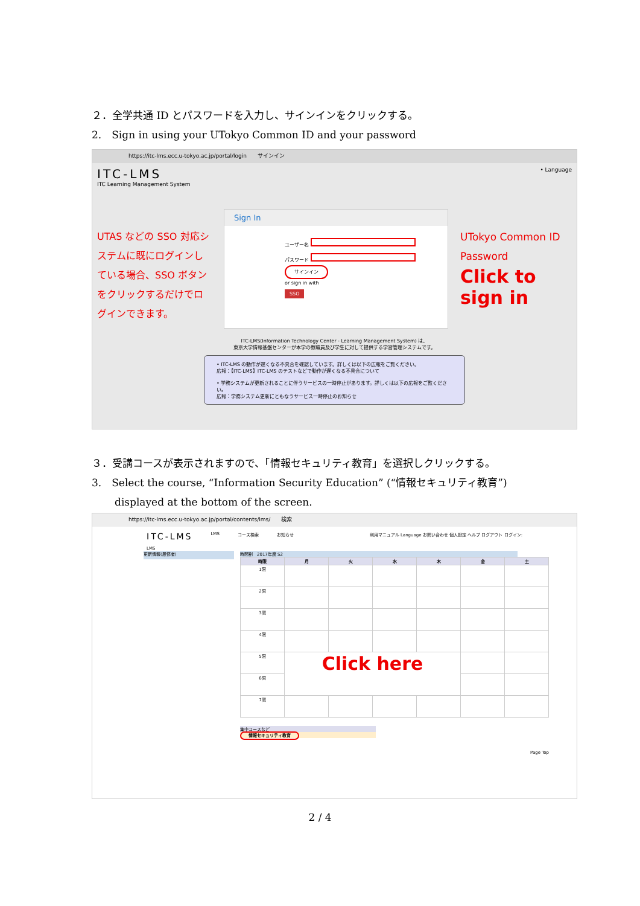２．全学共通 ID とパスワードを入力し、サインインをクリックする。
2.　Sign in using your UTokyo Common ID and your password
https://itc-lms.ecc.u-tokyo.ac.jp/portal/login　　サインイン
ITC-LMS
ITC Learning Management System
• Language
UTAS などの SSO 対応システムに既にログインしている場合、SSO ボタンをクリックするだけでログインできます。
Sign In
ユーザー名
パスワード
サインイン
or sign in with
SSO
UTokyo Common ID
Password
Click to
sign in
ITC-LMS(Information Technology Center - Learning Management System) は、
東京大学情報基盤センターが本学の教職員及び学生に対して提供する学習管理システムです。
• ITC-LMS の動作が遅くなる不具合を確認しています。詳しくは以下の広報をご覧ください。
広報：【ITC-LMS】ITC-LMS のテストなどで動作が遅くなる不具合について
• 学務システムが更新されることに伴うサービスの一時停止があります。詳しくは以下の広報をご覧ください。
広報：学務システム更新にともなうサービス一時停止のお知らせ
３．受講コースが表示されますので、「情報セキュリティ教育」を選択しクリックする。
3.　Select the course, “Information Security Education” (“情報セキュリティ教育”)
displayed at the bottom of the screen.
https://itc-lms.ecc.u-tokyo.ac.jp/portal/contents/lms/　　検索
ITC-LMS LMS コース検索 お知らせ 利用マニュアル Language お問い合わせ 個人設定 ヘルプ ログアウト ログイン:
LMS
更新情報(履修者)
時間割　2017年度 S2
| 時限 | 月 | 火 | 水 | 木 | 金 | 土 |
| --- | --- | --- | --- | --- | --- | --- |
| 1限 | | | | | | |
| 2限 | | | | | | |
| 3限 | | | | | | |
| 4限 | | | | | | |
| 5限 | Click here | | | | | |
| 6限 | | | | | | |
| 7限 | | | | | | |
集中コースなど
情報セキュリティ教育
Page Top
2 / 4